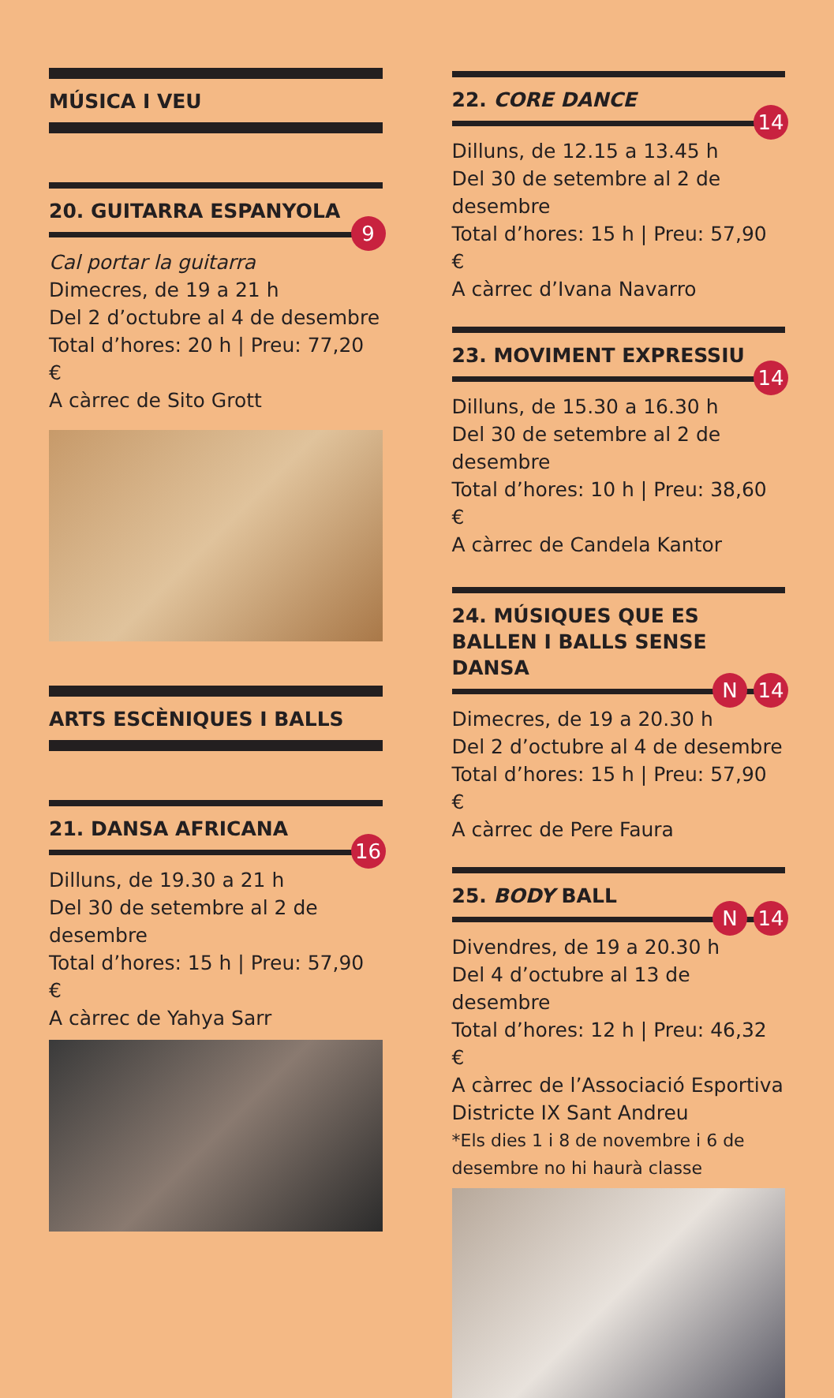MÚSICA I VEU
20. GUITARRA ESPANYOLA
9
Cal portar la guitarra
Dimecres, de 19 a 21 h
Del 2 d’octubre al 4 de desembre
Total d’hores: 20 h | Preu: 77,20 €
A càrrec de Sito Grott
ARTS ESCÈNIQUES I BALLS
21. DANSA AFRICANA
16
Dilluns, de 19.30 a 21 h
Del 30 de setembre al 2 de desembre
Total d’hores: 15 h | Preu: 57,90 €
A càrrec de Yahya Sarr
22. CORE DANCE
14
Dilluns, de 12.15 a 13.45 h
Del 30 de setembre al 2 de desembre
Total d’hores: 15 h | Preu: 57,90 €
A càrrec d’Ivana Navarro
23. MOVIMENT EXPRESSIU
14
Dilluns, de 15.30 a 16.30 h
Del 30 de setembre al 2 de desembre
Total d’hores: 10 h | Preu: 38,60 €
A càrrec de Candela Kantor
24. MÚSIQUES QUE ES BALLEN I BALLS SENSE DANSA
N 14
Dimecres, de 19 a 20.30 h
Del 2 d’octubre al 4 de desembre
Total d’hores: 15 h | Preu: 57,90 €
A càrrec de Pere Faura
25. BODY BALL
N 14
Divendres, de 19 a 20.30 h
Del 4 d’octubre al 13 de desembre
Total d’hores: 12 h | Preu: 46,32 €
A càrrec de l’Associació Esportiva Districte IX Sant Andreu
*Els dies 1 i 8 de novembre i 6 de desembre no hi haurà classe